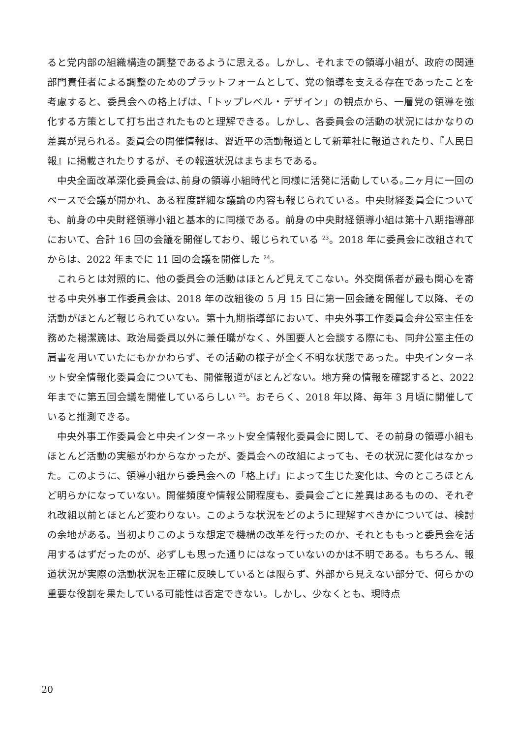ると党内部の組織構造の調整であるように思える。しかし、それまでの領導小組が、政府の関連部門責任者による調整のためのプラットフォームとして、党の領導を支える存在であったことを考慮すると、委員会への格上げは、「トップレベル・デザイン」の観点から、一層党の領導を強化する方策として打ち出されたものと理解できる。しかし、各委員会の活動の状況にはかなりの差異が見られる。委員会の開催情報は、習近平の活動報道として新華社に報道されたり、『人民日報』に掲載されたりするが、その報道状況はまちまちである。
中央全面改革深化委員会は､前身の領導小組時代と同様に活発に活動している｡二ヶ月に一回のペースで会議が開かれ、ある程度詳細な議論の内容も報じられている。中央財経委員会についても、前身の中央財経領導小組と基本的に同様である。前身の中央財経領導小組は第十八期指導部において、合計 16 回の会議を開催しており、報じられている <sup>23</sup>。2018 年に委員会に改組されてからは、2022 年までに 11 回の会議を開催した <sup>24</sup>。
これらとは対照的に、他の委員会の活動はほとんど見えてこない。外交関係者が最も関心を寄せる中央外事工作委員会は、2018 年の改組後の 5 月 15 日に第一回会議を開催して以降、その活動がほとんど報じられていない。第十九期指導部において、中央外事工作委員会弁公室主任を務めた楊潔篪は、政治局委員以外に兼任職がなく、外国要人と会談する際にも、同弁公室主任の肩書を用いていたにもかかわらず、その活動の様子が全く不明な状態であった。中央インターネット安全情報化委員会についても、開催報道がほとんどない。地方発の情報を確認すると、2022 年までに第五回会議を開催しているらしい <sup>25</sup>。おそらく、2018 年以降、毎年 3 月頃に開催していると推測できる。
中央外事工作委員会と中央インターネット安全情報化委員会に関して、その前身の領導小組もほとんど活動の実態がわからなかったが、委員会への改組によっても、その状況に変化はなかった。このように、領導小組から委員会への「格上げ」によって生じた変化は、今のところほとんど明らかになっていない。開催頻度や情報公開程度も、委員会ごとに差異はあるものの、それぞれ改組以前とほとんど変わりない。このような状況をどのように理解すべきかについては、検討の余地がある。当初よりこのような想定で機構の改革を行ったのか、それとももっと委員会を活用するはずだったのが、必ずしも思った通りにはなっていないのかは不明である。もちろん、報道状況が実際の活動状況を正確に反映しているとは限らず、外部から見えない部分で、何らかの重要な役割を果たしている可能性は否定できない。しかし、少なくとも、現時点
20